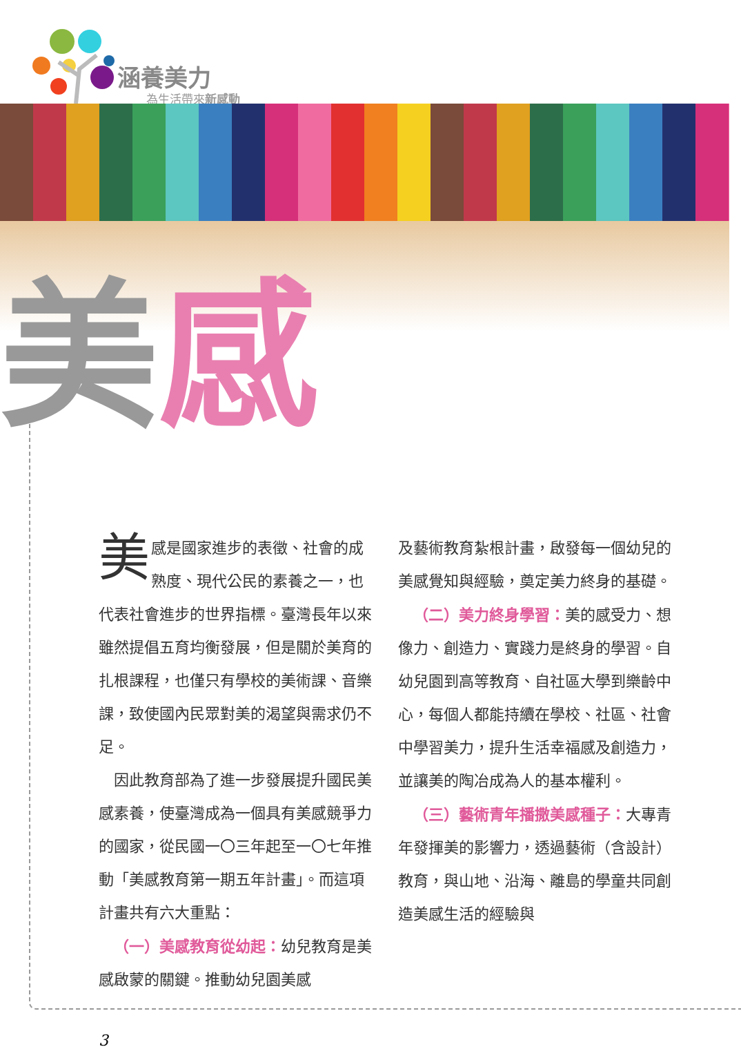涵養美力
為生活帶來新感動
美感
美感是國家進步的表徵、社會的成熟度、現代公民的素養之一，也代表社會進步的世界指標。臺灣長年以來雖然提倡五育均衡發展，但是關於美育的扎根課程，也僅只有學校的美術課、音樂課，致使國內民眾對美的渴望與需求仍不足。
 因此教育部為了進一步發展提升國民美感素養，使臺灣成為一個具有美感競爭力的國家，從民國一〇三年起至一〇七年推動「美感教育第一期五年計畫」。而這項計畫共有六大重點：
 （一）美感教育從幼起：幼兒教育是美感啟蒙的關鍵。推動幼兒園美感
及藝術教育紮根計畫，啟發每一個幼兒的美感覺知與經驗，奠定美力終身的基礎。
 （二）美力終身學習：美的感受力、想像力、創造力、實踐力是終身的學習。自幼兒園到高等教育、自社區大學到樂齡中心，每個人都能持續在學校、社區、社會中學習美力，提升生活幸福感及創造力，並讓美的陶冶成為人的基本權利。
 （三）藝術青年播撒美感種子：大專青年發揮美的影響力，透過藝術（含設計）教育，與山地、沿海、離島的學童共同創造美感生活的經驗與
3